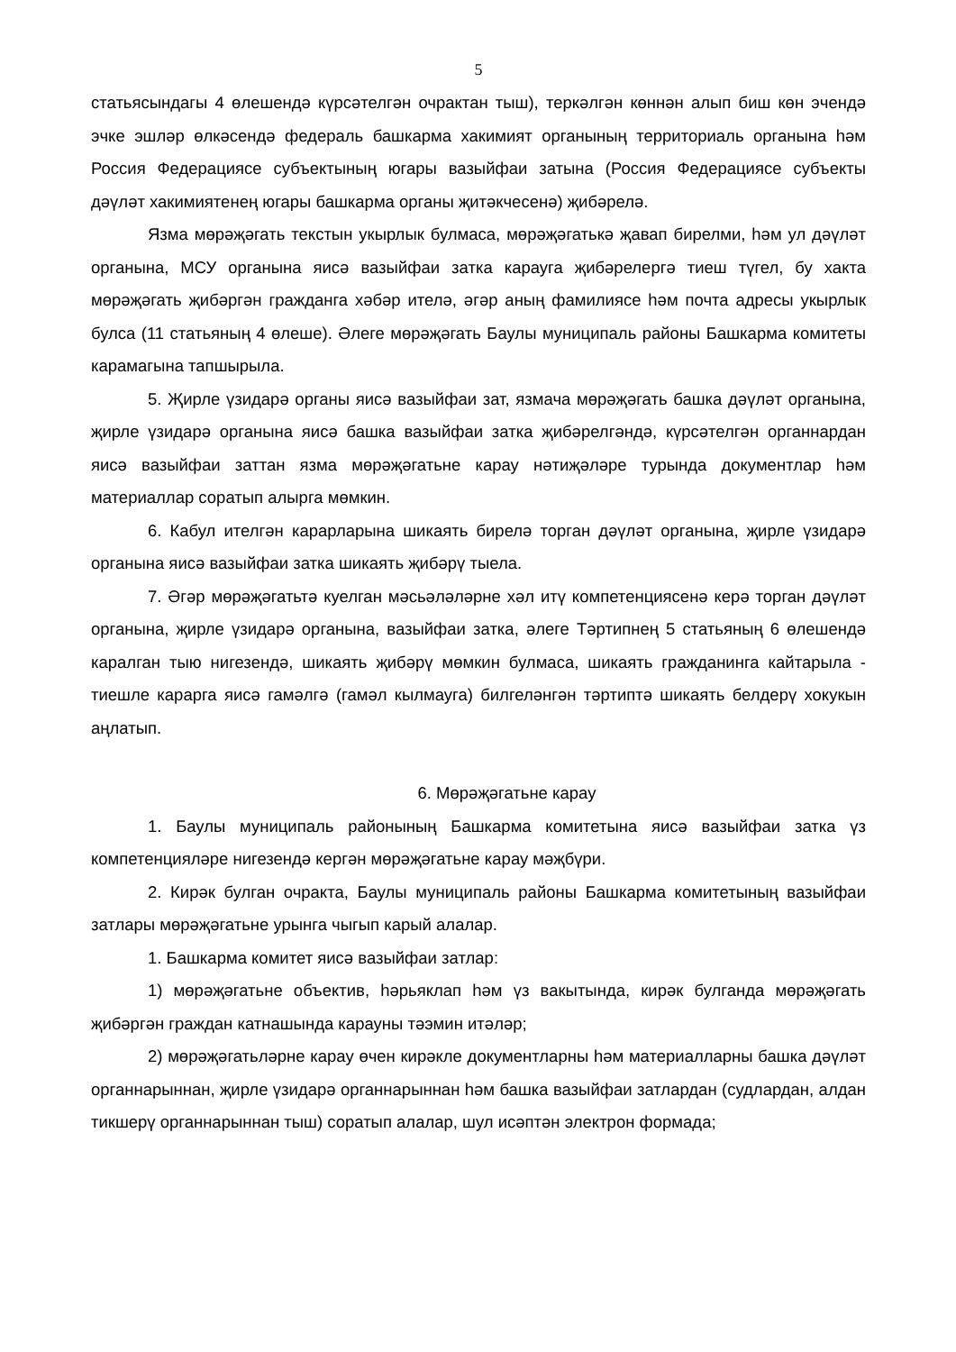5
статьясындагы 4 өлешендә күрсәтелгән очрактан тыш), теркәлгән көннән алып биш көн эчендә эчке эшләр өлкәсендә федераль башкарма хакимият органының территориаль органына һәм Россия Федерациясе субъектының югары вазыйфаи затына (Россия Федерациясе субъекты дәүләт хакимиятенең югары башкарма органы җитәкчесенә) җибәрелә.
Язма мөрәҗәгать текстын укырлык булмаса, мөрәҗәгатькә җавап бирелми, һәм ул дәүләт органына, МСУ органына яисә вазыйфаи затка карауга җибәрелергә тиеш түгел, бу хакта мөрәҗәгать җибәргән гражданга хәбәр ителә, әгәр аның фамилиясе һәм почта адресы укырлык булса (11 статьяның 4 өлеше). Әлеге мөрәҗәгать Баулы муниципаль районы Башкарма комитеты карамагына тапшырыла.
5. Җирле үзидарә органы яисә вазыйфаи зат, язмача мөрәҗәгать башка дәүләт органына, җирле үзидарә органына яисә башка вазыйфаи затка җибәрелгәндә, күрсәтелгән органнардан яисә вазыйфаи заттан язма мөрәҗәгатьне карау нәтиҗәләре турында документлар һәм материаллар соратып алырга мөмкин.
6. Кабул ителгән карарларына шикаять бирелә торган дәүләт органына, җирле үзидарә органына яисә вазыйфаи затка шикаять җибәрү тыела.
7. Әгәр мөрәҗәгатьтә куелган мәсьәләләрне хәл итү компетенциясенә керә торган дәүләт органына, җирле үзидарә органына, вазыйфаи затка, әлеге Тәртипнең 5 статьяның 6 өлешендә каралган тыю нигезендә, шикаять җибәрү мөмкин булмаса, шикаять гражданинга кайтарыла - тиешле карарга яисә гамәлгә (гамәл кылмауга) билгеләнгән тәртиптә шикаять белдерү хокукын аңлатып.
6. Мөрәҗәгатьне карау
1. Баулы муниципаль районының Башкарма комитетына яисә вазыйфаи затка үз компетенцияләре нигезендә кергән мөрәҗәгатьне карау мәҗбүри.
2. Кирәк булган очракта, Баулы муниципаль районы Башкарма комитетының вазыйфаи затлары мөрәҗәгатьне урынга чыгып карый алалар.
1. Башкарма комитет яисә вазыйфаи затлар:
1) мөрәҗәгатьне объектив, һәрьяклап һәм үз вакытында, кирәк булганда мөрәҗәгать җибәргән граждан катнашында карауны тәэмин итәләр;
2) мөрәҗәгатьләрне карау өчен кирәкле документларны һәм материалларны башка дәүләт органнарыннан, җирле үзидарә органнарыннан һәм башка вазыйфаи затлардан (судлардан, алдан тикшерү органнарыннан тыш) соратып алалар, шул исәптән электрон формада;